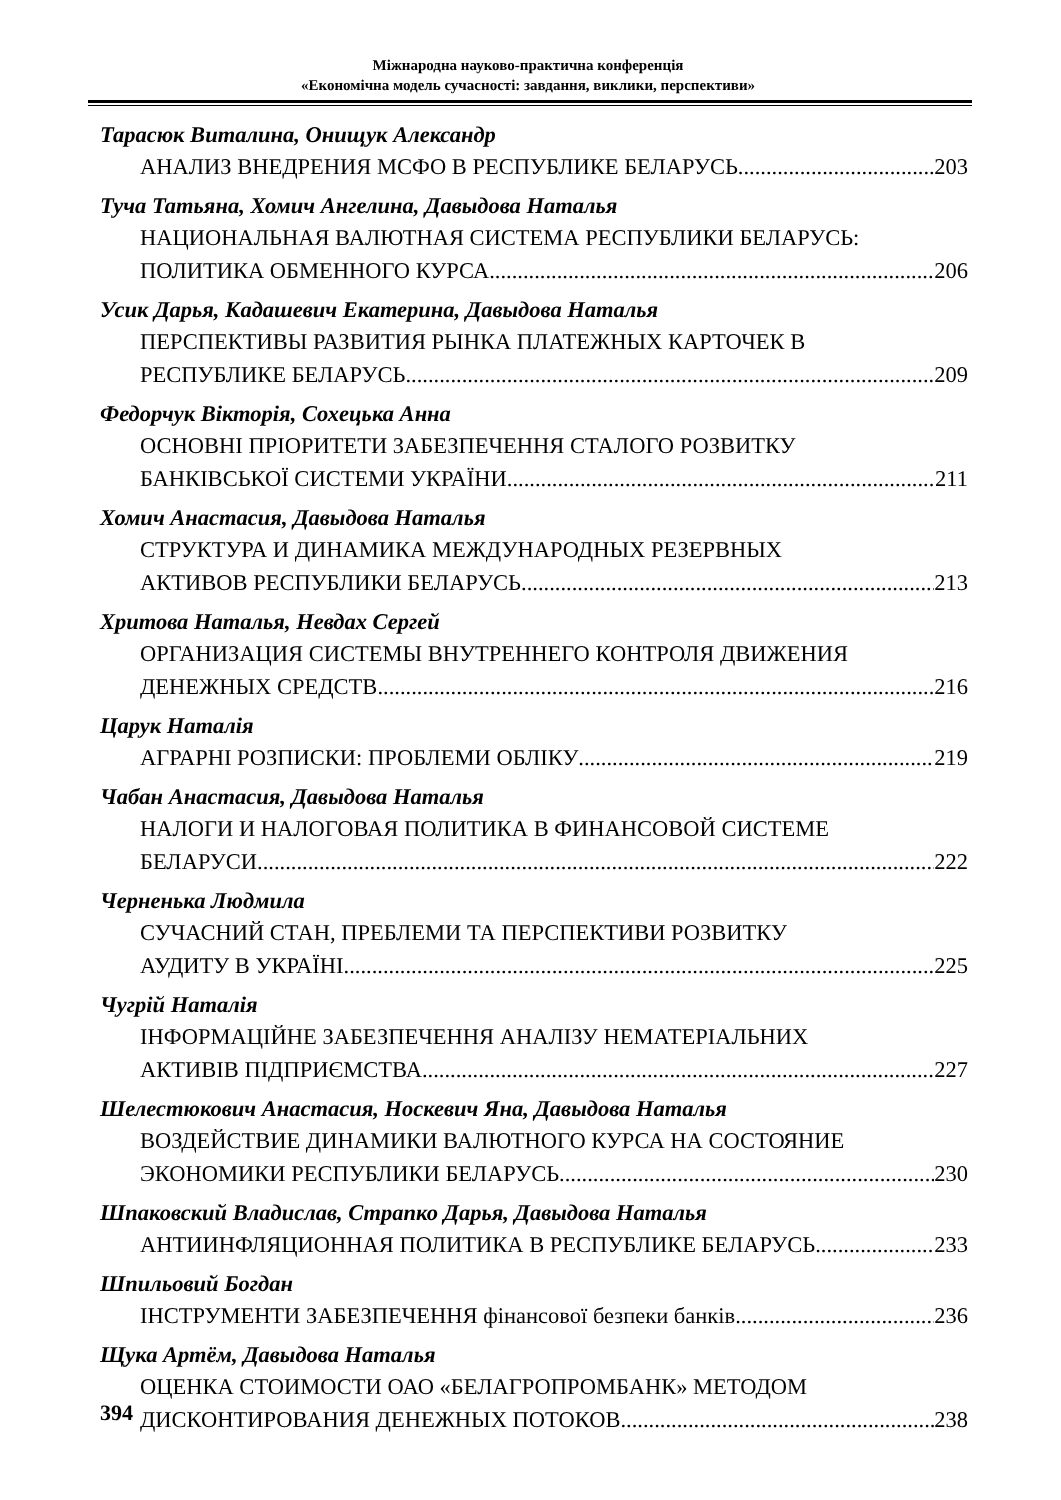Міжнародна науково-практична конференція
«Економічна модель сучасності: завдання, виклики, перспективи»
Тарасюк Виталина, Онищук Александр
АНАЛИЗ ВНЕДРЕНИЯ МСФО В РЕСПУБЛИКЕ БЕЛАРУСЬ 203
Туча Татьяна, Хомич Ангелина, Давыдова Наталья
НАЦИОНАЛЬНАЯ ВАЛЮТНАЯ СИСТЕМА РЕСПУБЛИКИ БЕЛАРУСЬ:
ПОЛИТИКА ОБМЕННОГО КУРСА 206
Усик Дарья, Кадашевич Екатерина, Давыдова Наталья
ПЕРСПЕКТИВЫ РАЗВИТИЯ РЫНКА ПЛАТЕЖНЫХ КАРТОЧЕК В
РЕСПУБЛИКЕ БЕЛАРУСЬ 209
Федорчук Вікторія, Сохецька Анна
ОСНОВНІ ПРІОРИТЕТИ ЗАБЕЗПЕЧЕННЯ СТАЛОГО РОЗВИТКУ
БАНКІВСЬКОЇ СИСТЕМИ УКРАЇНИ 211
Хомич Анастасия, Давыдова Наталья
СТРУКТУРА И ДИНАМИКА МЕЖДУНАРОДНЫХ РЕЗЕРВНЫХ
АКТИВОВ РЕСПУБЛИКИ БЕЛАРУСЬ 213
Хритова Наталья, Невдах Сергей
ОРГАНИЗАЦИЯ СИСТЕМЫ ВНУТРЕННЕГО КОНТРОЛЯ ДВИЖЕНИЯ
ДЕНЕЖНЫХ СРЕДСТВ 216
Царук Наталія
АГРАРНІ РОЗПИСКИ: ПРОБЛЕМИ ОБЛІКУ 219
Чабан Анастасия, Давыдова Наталья
НАЛОГИ И НАЛОГОВАЯ ПОЛИТИКА В ФИНАНСОВОЙ СИСТЕМЕ
БЕЛАРУСИ 222
Черненька Людмила
СУЧАСНИЙ СТАН, ПРЕБЛЕМИ ТА ПЕРСПЕКТИВИ РОЗВИТКУ
АУДИТУ В УКРАЇНІ 225
Чугрій Наталія
ІНФОРМАЦІЙНЕ ЗАБЕЗПЕЧЕННЯ АНАЛІЗУ НЕМАТЕРІАЛЬНИХ
АКТИВІВ ПІДПРИЄМСТВА 227
Шелестюкович Анастасия, Носкевич Яна, Давыдова Наталья
ВОЗДЕЙСТВИЕ ДИНАМИКИ ВАЛЮТНОГО КУРСА НА СОСТОЯНИЕ
ЭКОНОМИКИ РЕСПУБЛИКИ БЕЛАРУСЬ 230
Шпаковский Владислав, Страпко Дарья, Давыдова Наталья
АНТИИНФЛЯЦИОННАЯ ПОЛИТИКА В РЕСПУБЛИКЕ БЕЛАРУСЬ 233
Шпильовий Богдан
ІНСТРУМЕНТИ ЗАБЕЗПЕЧЕННЯ фінансової безпеки банків 236
Щука Артём, Давыдова Наталья
ОЦЕНКА СТОИМОСТИ ОАО «БЕЛАГРОПРОМБАНК» МЕТОДОМ
ДИСКОНТИРОВАНИЯ ДЕНЕЖНЫХ ПОТОКОВ 238
394